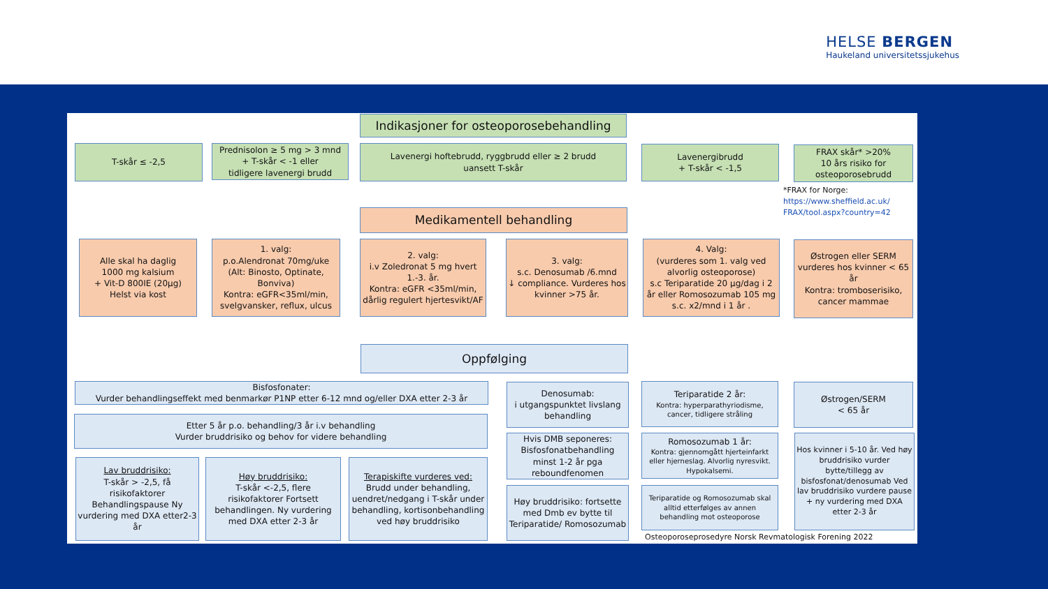HELSE BERGEN
Haukeland universitetssjukehus
Indikasjoner for osteoporosebehandling
T-skår ≤ -2,5
Prednisolon ≥ 5 mg > 3 mnd
+ T-skår < -1 eller
tidligere lavenergi brudd
Lavenergi hoftebrudd, ryggbrudd eller ≥ 2 brudd
uansett T-skår
Lavenergibrudd
+ T-skår < -1,5
FRAX skår* >20%
10 års risiko for
osteoporosebrudd
*FRAX for Norge:
https://www.sheffield.ac.uk/
FRAX/tool.aspx?country=42
Medikamentell behandling
Alle skal ha daglig
1000 mg kalsium
+ Vit-D 800IE (20µg)
Helst via kost
1. valg:
p.o.Alendronat 70mg/uke
(Alt: Binosto, Optinate, Bonviva)
Kontra: eGFR<35ml/min, svelgvansker, reflux, ulcus
2. valg:
i.v Zoledronat 5 mg hvert 1.-3. år.
Kontra: eGFR <35ml/min, dårlig regulert hjertesvikt/AF
3. valg:
s.c. Denosumab /6.mnd
↓ compliance. Vurderes hos kvinner >75 år.
4. Valg:
(vurderes som 1. valg ved alvorlig osteoporose)
s.c Teriparatide 20 µg/dag i 2 år eller Romosozumab 105 mg s.c. x2/mnd i 1 år .
Østrogen eller SERM vurderes hos kvinner < 65 år
Kontra: tromboserisiko, cancer mammae
Oppfølging
Bisfosfonater:
Vurder behandlingseffekt med benmarkør P1NP etter 6-12 mnd og/eller DXA etter 2-3 år
Etter 5 år p.o. behandling/3 år i.v behandling
Vurder bruddrisiko og behov for videre behandling
Lav bruddrisiko:
T-skår > -2,5, få risikofaktorer Behandlingspause Ny vurdering med DXA etter2-3 år
Høy bruddrisiko:
T-skår <-2,5, flere risikofaktorer Fortsett behandlingen. Ny vurdering med DXA etter 2-3 år
Terapiskifte vurderes ved:
Brudd under behandling, uendret/nedgang i T-skår under behandling, kortisonbehandling ved høy bruddrisiko
Denosumab:
i utgangspunktet livslang behandling
Hvis DMB seponeres: Bisfosfonatbehandling minst 1-2 år pga reboundfenomen
Høy bruddrisiko: fortsette med Dmb ev bytte til Teriparatide/ Romosozumab
Teriparatide 2 år:
Kontra: hyperparathyriodisme, cancer, tidligere stråling
Romosozumab 1 år:
Kontra: gjennomgått hjerteinfarkt eller hjerneslag. Alvorlig nyresvikt. Hypokalsemi.
Teriparatide og Romosozumab skal alltid etterfølges av annen behandling mot osteoporose
Østrogen/SERM
< 65 år
Hos kvinner i 5-10 år. Ved høy bruddrisiko vurder bytte/tillegg av bisfosfonat/denosumab Ved lav bruddrisiko vurdere pause + ny vurdering med DXA etter 2-3 år
Osteoporoseprosedyre Norsk Revmatologisk Forening 2022